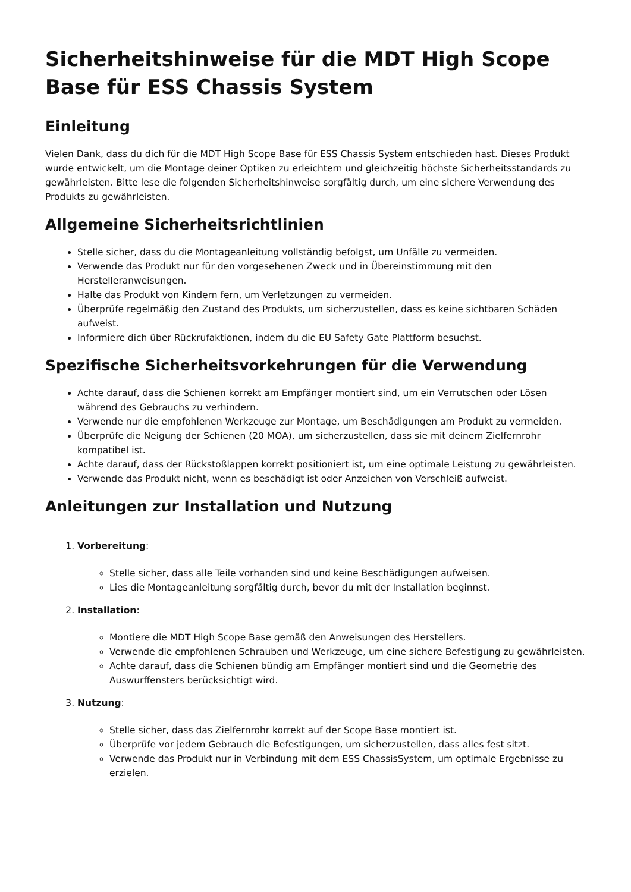Sicherheitshinweise für die MDT High Scope Base für ESS Chassis System
Einleitung
Vielen Dank, dass du dich für die MDT High Scope Base für ESS Chassis System entschieden hast. Dieses Produkt wurde entwickelt, um die Montage deiner Optiken zu erleichtern und gleichzeitig höchste Sicherheitsstandards zu gewährleisten. Bitte lese die folgenden Sicherheitshinweise sorgfältig durch, um eine sichere Verwendung des Produkts zu gewährleisten.
Allgemeine Sicherheitsrichtlinien
Stelle sicher, dass du die Montageanleitung vollständig befolgst, um Unfälle zu vermeiden.
Verwende das Produkt nur für den vorgesehenen Zweck und in Übereinstimmung mit den Herstelleranweisungen.
Halte das Produkt von Kindern fern, um Verletzungen zu vermeiden.
Überprüfe regelmäßig den Zustand des Produkts, um sicherzustellen, dass es keine sichtbaren Schäden aufweist.
Informiere dich über Rückrufaktionen, indem du die EU Safety Gate Plattform besuchst.
Spezifische Sicherheitsvorkehrungen für die Verwendung
Achte darauf, dass die Schienen korrekt am Empfänger montiert sind, um ein Verrutschen oder Lösen während des Gebrauchs zu verhindern.
Verwende nur die empfohlenen Werkzeuge zur Montage, um Beschädigungen am Produkt zu vermeiden.
Überprüfe die Neigung der Schienen (20 MOA), um sicherzustellen, dass sie mit deinem Zielfernrohr kompatibel ist.
Achte darauf, dass der Rückstoßlappen korrekt positioniert ist, um eine optimale Leistung zu gewährleisten.
Verwende das Produkt nicht, wenn es beschädigt ist oder Anzeichen von Verschleiß aufweist.
Anleitungen zur Installation und Nutzung
1. Vorbereitung:
Stelle sicher, dass alle Teile vorhanden sind und keine Beschädigungen aufweisen.
Lies die Montageanleitung sorgfältig durch, bevor du mit der Installation beginnst.
2. Installation:
Montiere die MDT High Scope Base gemäß den Anweisungen des Herstellers.
Verwende die empfohlenen Schrauben und Werkzeuge, um eine sichere Befestigung zu gewährleisten.
Achte darauf, dass die Schienen bündig am Empfänger montiert sind und die Geometrie des Auswurffensters berücksichtigt wird.
3. Nutzung:
Stelle sicher, dass das Zielfernrohr korrekt auf der Scope Base montiert ist.
Überprüfe vor jedem Gebrauch die Befestigungen, um sicherzustellen, dass alles fest sitzt.
Verwende das Produkt nur in Verbindung mit dem ESS ChassisSystem, um optimale Ergebnisse zu erzielen.